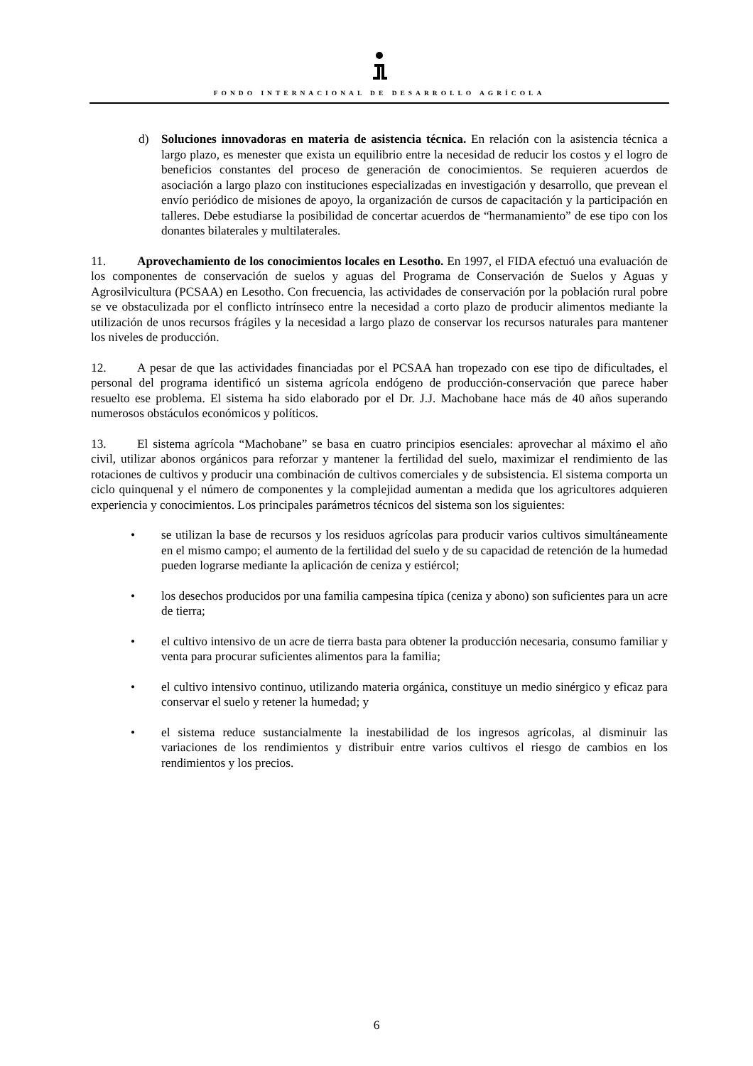FONDO INTERNACIONAL DE DESARROLLO AGRÍCOLA
d) Soluciones innovadoras en materia de asistencia técnica. En relación con la asistencia técnica a largo plazo, es menester que exista un equilibrio entre la necesidad de reducir los costos y el logro de beneficios constantes del proceso de generación de conocimientos. Se requieren acuerdos de asociación a largo plazo con instituciones especializadas en investigación y desarrollo, que prevean el envío periódico de misiones de apoyo, la organización de cursos de capacitación y la participación en talleres. Debe estudiarse la posibilidad de concertar acuerdos de “hermanamiento” de ese tipo con los donantes bilaterales y multilaterales.
11. Aprovechamiento de los conocimientos locales en Lesotho. En 1997, el FIDA efectuó una evaluación de los componentes de conservación de suelos y aguas del Programa de Conservación de Suelos y Aguas y Agrosilvicultura (PCSAA) en Lesotho. Con frecuencia, las actividades de conservación por la población rural pobre se ve obstaculizada por el conflicto intrínseco entre la necesidad a corto plazo de producir alimentos mediante la utilización de unos recursos frágiles y la necesidad a largo plazo de conservar los recursos naturales para mantener los niveles de producción.
12. A pesar de que las actividades financiadas por el PCSAA han tropezado con ese tipo de dificultades, el personal del programa identificó un sistema agrícola endógeno de producción-conservación que parece haber resuelto ese problema. El sistema ha sido elaborado por el Dr. J.J. Machobane hace más de 40 años superando numerosos obstáculos económicos y políticos.
13. El sistema agrícola “Machobane” se basa en cuatro principios esenciales: aprovechar al máximo el año civil, utilizar abonos orgánicos para reforzar y mantener la fertilidad del suelo, maximizar el rendimiento de las rotaciones de cultivos y producir una combinación de cultivos comerciales y de subsistencia. El sistema comporta un ciclo quinquenal y el número de componentes y la complejidad aumentan a medida que los agricultores adquieren experiencia y conocimientos. Los principales parámetros técnicos del sistema son los siguientes:
• se utilizan la base de recursos y los residuos agrícolas para producir varios cultivos simultáneamente en el mismo campo; el aumento de la fertilidad del suelo y de su capacidad de retención de la humedad pueden lograrse mediante la aplicación de ceniza y estiércol;
• los desechos producidos por una familia campesina típica (ceniza y abono) son suficientes para un acre de tierra;
• el cultivo intensivo de un acre de tierra basta para obtener la producción necesaria, consumo familiar y venta para procurar suficientes alimentos para la familia;
• el cultivo intensivo continuo, utilizando materia orgánica, constituye un medio sinérgico y eficaz para conservar el suelo y retener la humedad; y
• el sistema reduce sustancialmente la inestabilidad de los ingresos agrícolas, al disminuir las variaciones de los rendimientos y distribuir entre varios cultivos el riesgo de cambios en los rendimientos y los precios.
6